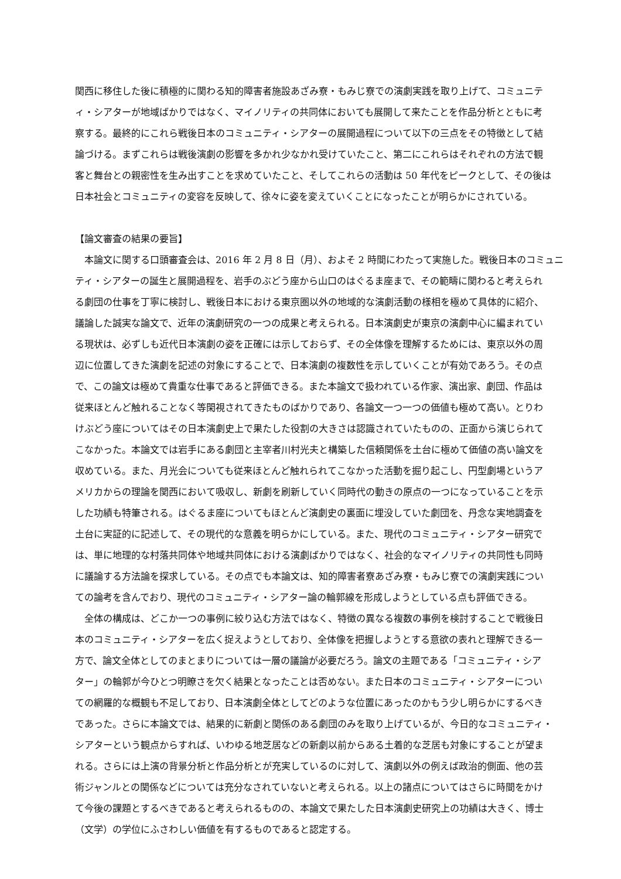関西に移住した後に積極的に関わる知的障害者施設あざみ寮・もみじ寮での演劇実践を取り上げて、コミュニテ
ィ・シアターが地域ばかりではなく、マイノリティの共同体においても展開して来たことを作品分析とともに考
察する。最終的にこれら戦後日本のコミュニティ・シアターの展開過程について以下の三点をその特徴として結
論づける。まずこれらは戦後演劇の影響を多かれ少なかれ受けていたこと、第二にこれらはそれぞれの方法で観
客と舞台との親密性を生み出すことを求めていたこと、そしてこれらの活動は 50 年代をピークとして、その後は
日本社会とコミュニティの変容を反映して、徐々に姿を変えていくことになったことが明らかにされている。
【論文審査の結果の要旨】
　本論文に関する口頭審査会は、2016 年 2 月 8 日（月）、およそ 2 時間にわたって実施した。戦後日本のコミュニ
ティ・シアターの誕生と展開過程を、岩手のぶどう座から山口のはぐるま座まで、その範疇に関わると考えられ
る劇団の仕事を丁寧に検討し、戦後日本における東京圏以外の地域的な演劇活動の様相を極めて具体的に紹介、
議論した誠実な論文で、近年の演劇研究の一つの成果と考えられる。日本演劇史が東京の演劇中心に編まれてい
る現状は、必ずしも近代日本演劇の姿を正確には示しておらず、その全体像を理解するためには、東京以外の周
辺に位置してきた演劇を記述の対象にすることで、日本演劇の複数性を示していくことが有効であろう。その点
で、この論文は極めて貴重な仕事であると評価できる。また本論文で扱われている作家、演出家、劇団、作品は
従来ほとんど触れることなく等閑視されてきたものばかりであり、各論文一つ一つの価値も極めて高い。とりわ
けぶどう座についてはその日本演劇史上で果たした役割の大きさは認識されていたものの、正面から演じられて
こなかった。本論文では岩手にある劇団と主宰者川村光夫と構築した信頼関係を土台に極めて価値の高い論文を
収めている。また、月光会についても従来ほとんど触れられてこなかった活動を掘り起こし、円型劇場というア
メリカからの理論を関西において吸収し、新劇を刷新していく同時代の動きの原点の一つになっていることを示
した功績も特筆される。はぐるま座についてもほとんど演劇史の裏面に埋没していた劇団を、丹念な実地調査を
土台に実証的に記述して、その現代的な意義を明らかにしている。また、現代のコミュニティ・シアター研究で
は、単に地理的な村落共同体や地域共同体における演劇ばかりではなく、社会的なマイノリティの共同性も同時
に議論する方法論を探求している。その点でも本論文は、知的障害者寮あざみ寮・もみじ寮での演劇実践につい
ての論考を含んでおり、現代のコミュニティ・シアター論の輪郭線を形成しようとしている点も評価できる。
　全体の構成は、どこか一つの事例に絞り込む方法ではなく、特徴の異なる複数の事例を検討することで戦後日
本のコミュニティ・シアターを広く捉えようとしており、全体像を把握しようとする意欲の表れと理解できる一
方で、論文全体としてのまとまりについては一層の議論が必要だろう。論文の主題である「コミュニティ・シア
ター」の輪郭が今ひとつ明瞭さを欠く結果となったことは否めない。また日本のコミュニティ・シアターについ
ての網羅的な概観も不足しており、日本演劇全体としてどのような位置にあったのかもう少し明らかにするべき
であった。さらに本論文では、結果的に新劇と関係のある劇団のみを取り上げているが、今日的なコミュニティ・
シアターという観点からすれば、いわゆる地芝居などの新劇以前からある土着的な芝居も対象にすることが望ま
れる。さらには上演の背景分析と作品分析とが充実しているのに対して、演劇以外の例えば政治的側面、他の芸
術ジャンルとの関係などについては充分なされていないと考えられる。以上の諸点についてはさらに時間をかけ
て今後の課題とするべきであると考えられるものの、本論文で果たした日本演劇史研究上の功績は大きく、博士
（文学）の学位にふさわしい価値を有するものであると認定する。